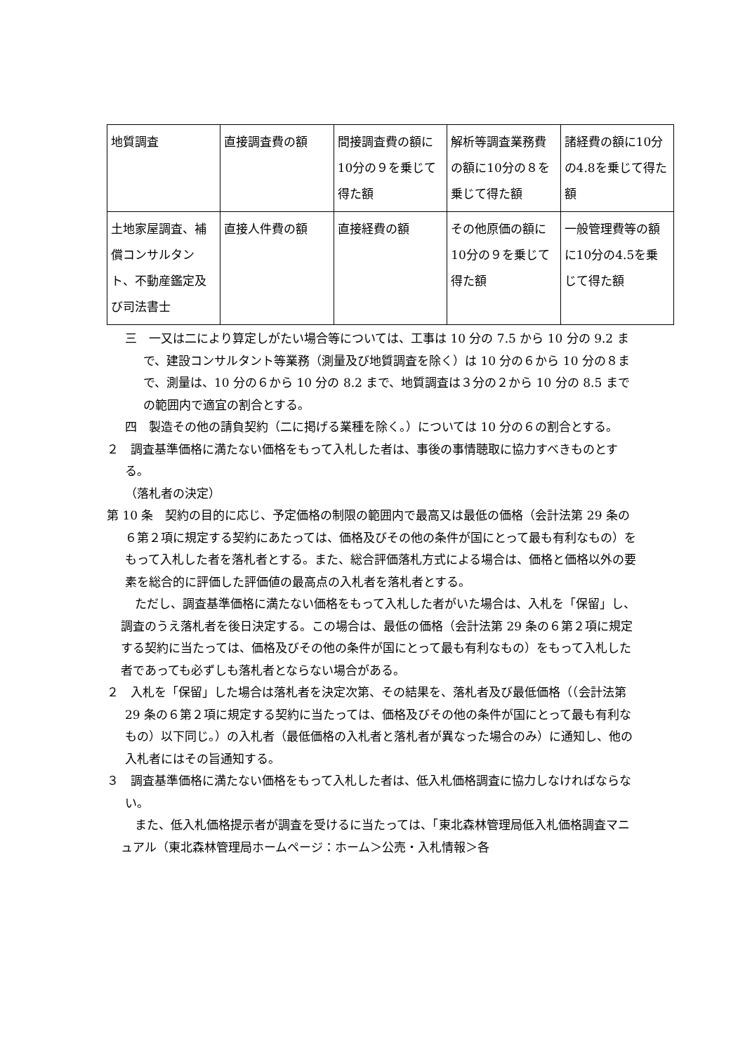| 地質調査 | 直接調査費の額 | 間接調査費の額に10分の９を乗じて得た額 | 解析等調査業務費の額に10分の８を乗じて得た額 | 諸経費の額に10分の4.8を乗じて得た額 |
| 土地家屋調査、補償コンサルタント、不動産鑑定及び司法書士 | 直接人件費の額 | 直接経費の額 | その他原価の額に10分の９を乗じて得た額 | 一般管理費等の額に10分の4.5を乗じて得た額 |
三　一又は二により算定しがたい場合等については、工事は 10 分の 7.5 から 10 分の 9.2 まで、建設コンサルタント等業務（測量及び地質調査を除く）は 10 分の６から 10 分の８まで、測量は、10 分の６から 10 分の 8.2 まで、地質調査は３分の２から 10 分の 8.5 までの範囲内で適宜の割合とする。
四　製造その他の請負契約（二に掲げる業種を除く。）については 10 分の６の割合とする。
２　調査基準価格に満たない価格をもって入札した者は、事後の事情聴取に協力すべきものとする。
（落札者の決定）
第 10 条　契約の目的に応じ、予定価格の制限の範囲内で最高又は最低の価格（会計法第 29 条の６第２項に規定する契約にあたっては、価格及びその他の条件が国にとって最も有利なもの）をもって入札した者を落札者とする。また、総合評価落札方式による場合は、価格と価格以外の要素を総合的に評価した評価値の最高点の入札者を落札者とする。
ただし、調査基準価格に満たない価格をもって入札した者がいた場合は、入札を「保留」し、調査のうえ落札者を後日決定する。この場合は、最低の価格（会計法第 29 条の６第２項に規定する契約に当たっては、価格及びその他の条件が国にとって最も有利なもの）をもって入札した者であっても必ずしも落札者とならない場合がある。
２　入札を「保留」した場合は落札者を決定次第、その結果を、落札者及び最低価格（（会計法第 29 条の６第２項に規定する契約に当たっては、価格及びその他の条件が国にとって最も有利なもの）以下同じ。）の入札者（最低価格の入札者と落札者が異なった場合のみ）に通知し、他の入札者にはその旨通知する。
３　調査基準価格に満たない価格をもって入札した者は、低入札価格調査に協力しなければならない。
また、低入札価格提示者が調査を受けるに当たっては、「東北森林管理局低入札価格調査マニュアル（東北森林管理局ホームページ：ホーム＞公売・入札情報＞各